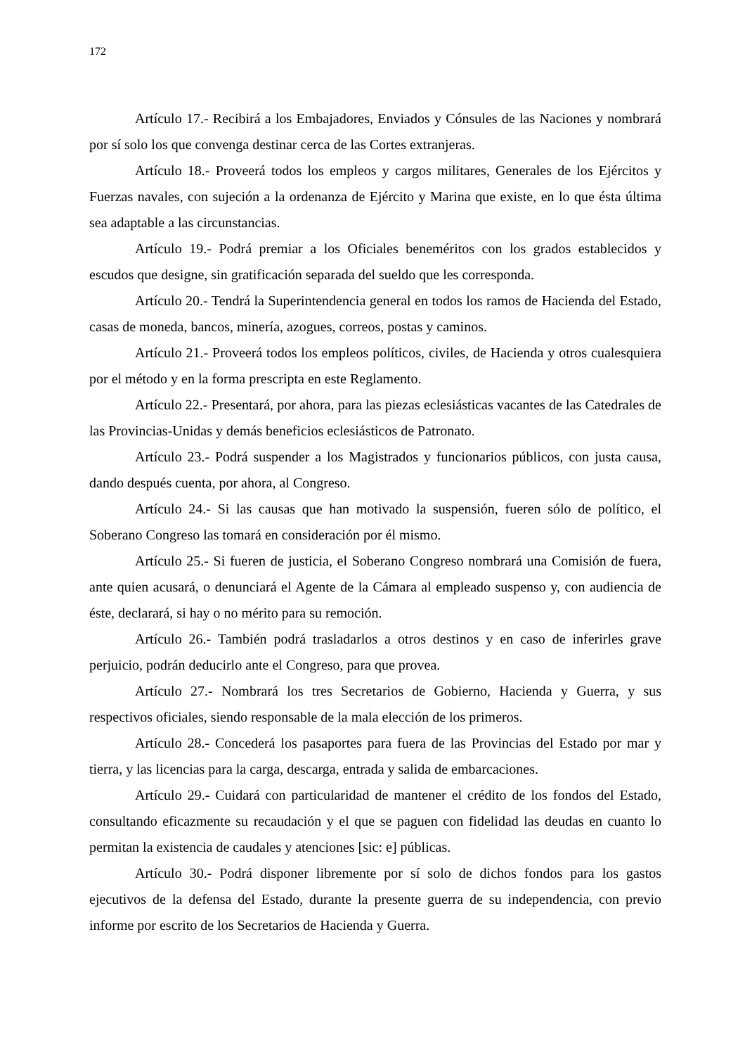172
Artículo 17.- Recibirá a los Embajadores, Enviados y Cónsules de las Naciones y nombrará por sí solo los que convenga destinar cerca de las Cortes extranjeras.
Artículo 18.- Proveerá todos los empleos y cargos militares, Generales de los Ejércitos y Fuerzas navales, con sujeción a la ordenanza de Ejército y Marina que existe, en lo que ésta última sea adaptable a las circunstancias.
Artículo 19.- Podrá premiar a los Oficiales beneméritos con los grados establecidos y escudos que designe, sin gratificación separada del sueldo que les corresponda.
Artículo 20.- Tendrá la Superintendencia general en todos los ramos de Hacienda del Estado, casas de moneda, bancos, minería, azogues, correos, postas y caminos.
Artículo 21.- Proveerá todos los empleos políticos, civiles, de Hacienda y otros cualesquiera por el método y en la forma prescripta en este Reglamento.
Artículo 22.- Presentará, por ahora, para las piezas eclesiásticas vacantes de las Catedrales de las Provincias-Unidas y demás beneficios eclesiásticos de Patronato.
Artículo 23.- Podrá suspender a los Magistrados y funcionarios públicos, con justa causa, dando después cuenta, por ahora, al Congreso.
Artículo 24.- Si las causas que han motivado la suspensión, fueren sólo de político, el Soberano Congreso las tomará en consideración por él mismo.
Artículo 25.- Si fueren de justicia, el Soberano Congreso nombrará una Comisión de fuera, ante quien acusará, o denunciará el Agente de la Cámara al empleado suspenso y, con audiencia de éste, declarará, si hay o no mérito para su remoción.
Artículo 26.- También podrá trasladarlos a otros destinos y en caso de inferirles grave perjuicio, podrán deducirlo ante el Congreso, para que provea.
Artículo 27.- Nombrará los tres Secretarios de Gobierno, Hacienda y Guerra, y sus respectivos oficiales, siendo responsable de la mala elección de los primeros.
Artículo 28.- Concederá los pasaportes para fuera de las Provincias del Estado por mar y tierra, y las licencias para la carga, descarga, entrada y salida de embarcaciones.
Artículo 29.- Cuidará con particularidad de mantener el crédito de los fondos del Estado, consultando eficazmente su recaudación y el que se paguen con fidelidad las deudas en cuanto lo permitan la existencia de caudales y atenciones [sic: e] públicas.
Artículo 30.- Podrá disponer libremente por sí solo de dichos fondos para los gastos ejecutivos de la defensa del Estado, durante la presente guerra de su independencia, con previo informe por escrito de los Secretarios de Hacienda y Guerra.